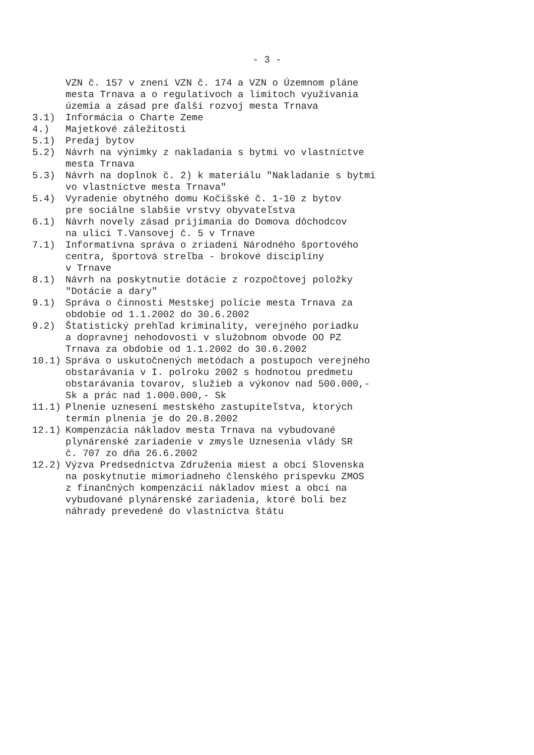- 3 -
VZN č. 157 v znení VZN č. 174 a VZN o Územnom pláne mesta Trnava a o regulatívoch a limitoch využívania územia a zásad pre ďalší rozvoj mesta Trnava
3.1) Informácia o Charte Zeme
4.) Majetkové záležitosti
5.1) Predaj bytov
5.2) Návrh na výnimky z nakladania s bytmi vo vlastníctve mesta Trnava
5.3) Návrh na doplnok č. 2) k materiálu "Nakladanie s bytmi vo vlastníctve mesta Trnava"
5.4) Vyradenie obytného domu Kočišské č. 1-10 z bytov pre sociálne slabšie vrstvy obyvateľstva
6.1) Návrh novely zásad prijímania do Domova dôchodcov na ulici T.Vansovej č. 5 v Trnave
7.1) Informatívna správa o zriadení Národného športového centra, športová streľba - brokové disciplíny v Trnave
8.1) Návrh na poskytnutie dotácie z rozpočtovej položky "Dotácie a dary"
9.1) Správa o činnosti Mestskej polície mesta Trnava za obdobie od 1.1.2002 do 30.6.2002
9.2) Štatistický prehľad kriminality, verejného poriadku a dopravnej nehodovosti v služobnom obvode OO PZ Trnava za obdobie od 1.1.2002 do 30.6.2002
10.1) Správa o uskutočnených metódach a postupoch verejného obstarávania v I. polroku 2002 s hodnotou predmetu obstarávania tovarov, služieb a výkonov nad 500.000,- Sk a prác nad 1.000.000,- Sk
11.1) Plnenie uznesení mestského zastupiteľstva, ktorých termín plnenia je do 20.8.2002
12.1) Kompenzácia nákladov mesta Trnava na vybudované plynárenské zariadenie v zmysle Uznesenia vlády SR č. 707 zo dňa 26.6.2002
12.2) Výzva Predsedníctva Združenia miest a obcí Slovenska na poskytnutie mimoriadneho členského príspevku ZMOS z finančných kompenzácií nákladov miest a obcí na vybudované plynárenské zariadenia, ktoré boli bez náhrady prevedené do vlastníctva štátu